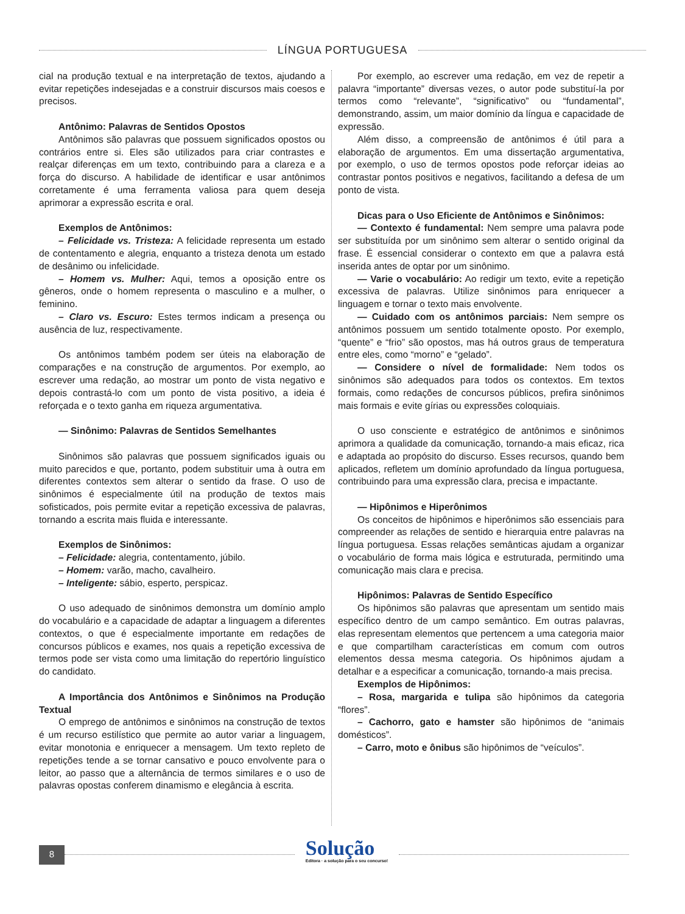LÍNGUA PORTUGUESA
cial na produção textual e na interpretação de textos, ajudando a evitar repetições indesejadas e a construir discursos mais coesos e precisos.
Antônimo: Palavras de Sentidos Opostos
Antônimos são palavras que possuem significados opostos ou contrários entre si. Eles são utilizados para criar contrastes e realçar diferenças em um texto, contribuindo para a clareza e a força do discurso. A habilidade de identificar e usar antônimos corretamente é uma ferramenta valiosa para quem deseja aprimorar a expressão escrita e oral.
Exemplos de Antônimos:
– Felicidade vs. Tristeza: A felicidade representa um estado de contentamento e alegria, enquanto a tristeza denota um estado de desânimo ou infelicidade.
– Homem vs. Mulher: Aqui, temos a oposição entre os gêneros, onde o homem representa o masculino e a mulher, o feminino.
– Claro vs. Escuro: Estes termos indicam a presença ou ausência de luz, respectivamente.
Os antônimos também podem ser úteis na elaboração de comparações e na construção de argumentos. Por exemplo, ao escrever uma redação, ao mostrar um ponto de vista negativo e depois contrastá-lo com um ponto de vista positivo, a ideia é reforçada e o texto ganha em riqueza argumentativa.
— Sinônimo: Palavras de Sentidos Semelhantes
Sinônimos são palavras que possuem significados iguais ou muito parecidos e que, portanto, podem substituir uma à outra em diferentes contextos sem alterar o sentido da frase. O uso de sinônimos é especialmente útil na produção de textos mais sofisticados, pois permite evitar a repetição excessiva de palavras, tornando a escrita mais fluida e interessante.
Exemplos de Sinônimos:
– Felicidade: alegria, contentamento, júbilo.
– Homem: varão, macho, cavalheiro.
– Inteligente: sábio, esperto, perspicaz.
O uso adequado de sinônimos demonstra um domínio amplo do vocabulário e a capacidade de adaptar a linguagem a diferentes contextos, o que é especialmente importante em redações de concursos públicos e exames, nos quais a repetição excessiva de termos pode ser vista como uma limitação do repertório linguístico do candidato.
A Importância dos Antônimos e Sinônimos na Produção Textual
O emprego de antônimos e sinônimos na construção de textos é um recurso estilístico que permite ao autor variar a linguagem, evitar monotonia e enriquecer a mensagem. Um texto repleto de repetições tende a se tornar cansativo e pouco envolvente para o leitor, ao passo que a alternância de termos similares e o uso de palavras opostas conferem dinamismo e elegância à escrita.
Por exemplo, ao escrever uma redação, em vez de repetir a palavra “importante” diversas vezes, o autor pode substituí-la por termos como “relevante”, “significativo” ou “fundamental”, demonstrando, assim, um maior domínio da língua e capacidade de expressão.
Além disso, a compreensão de antônimos é útil para a elaboração de argumentos. Em uma dissertação argumentativa, por exemplo, o uso de termos opostos pode reforçar ideias ao contrastar pontos positivos e negativos, facilitando a defesa de um ponto de vista.
Dicas para o Uso Eficiente de Antônimos e Sinônimos:
— Contexto é fundamental: Nem sempre uma palavra pode ser substituída por um sinônimo sem alterar o sentido original da frase. É essencial considerar o contexto em que a palavra está inserida antes de optar por um sinônimo.
— Varie o vocabulário: Ao redigir um texto, evite a repetição excessiva de palavras. Utilize sinônimos para enriquecer a linguagem e tornar o texto mais envolvente.
— Cuidado com os antônimos parciais: Nem sempre os antônimos possuem um sentido totalmente oposto. Por exemplo, “quente” e “frio” são opostos, mas há outros graus de temperatura entre eles, como “morno” e “gelado”.
— Considere o nível de formalidade: Nem todos os sinônimos são adequados para todos os contextos. Em textos formais, como redações de concursos públicos, prefira sinônimos mais formais e evite gírias ou expressões coloquiais.
O uso consciente e estratégico de antônimos e sinônimos aprimora a qualidade da comunicação, tornando-a mais eficaz, rica e adaptada ao propósito do discurso. Esses recursos, quando bem aplicados, refletem um domínio aprofundado da língua portuguesa, contribuindo para uma expressão clara, precisa e impactante.
— Hipônimos e Hiperônimos
Os conceitos de hipônimos e hiperônimos são essenciais para compreender as relações de sentido e hierarquia entre palavras na língua portuguesa. Essas relações semânticas ajudam a organizar o vocabulário de forma mais lógica e estruturada, permitindo uma comunicação mais clara e precisa.
Hipônimos: Palavras de Sentido Específico
Os hipônimos são palavras que apresentam um sentido mais específico dentro de um campo semântico. Em outras palavras, elas representam elementos que pertencem a uma categoria maior e que compartilham características em comum com outros elementos dessa mesma categoria. Os hipônimos ajudam a detalhar e a especificar a comunicação, tornando-a mais precisa.
Exemplos de Hipônimos:
– Rosa, margarida e tulipa são hipônimos da categoria “flores”.
– Cachorro, gato e hamster são hipônimos de “animais domésticos”.
– Carro, moto e ônibus são hipônimos de “veículos”.
8
Solução
Editora · a solução para o seu concurso!